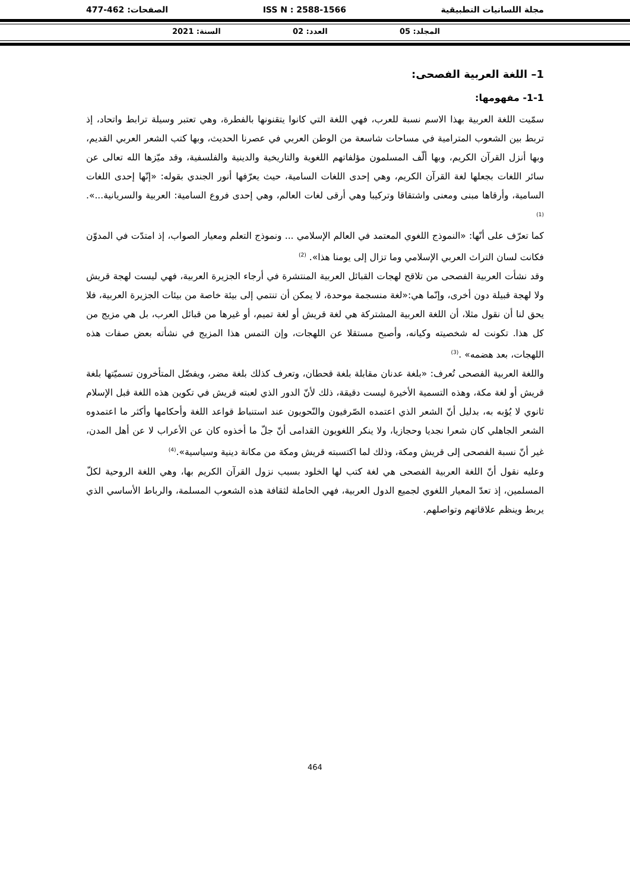مجلة اللسانيات التطبيقية ISS N : 2588-1566 الصفحات: 462-477
المجلد: 05 العدد: 02 السنة: 2021
1– اللغة العربية الفصحى:
1-1- مفهومها:
سمّيت اللغة العربية بهذا الاسم نسبة للعرب، فهي اللغة التي كانوا يتقنونها بالفطرة، وهي تعتبر وسيلة ترابط واتحاد، إذ تربط بين الشعوب المترامية في مساحات شاسعة من الوطن العربي في عصرنا الحديث، وبها كتب الشعر العربي القديم، وبها أنزل القرآن الكريم، وبها ألّف المسلمون مؤلفاتهم اللغوية والتاريخية والدينية والفلسفية، وقد ميّزها الله تعالى عن سائر اللغات بجعلها لغة القرآن الكريم، وهي إحدى اللغات السامية، حيث يعرّفها أنور الجندي بقوله: «إنّها إحدى اللغات السامية، وأرقاها مبنى ومعنى واشتقاقا وتركيبا وهي أرقى لغات العالم، وهي إحدى فروع السامية: العربية والسريانية...».<sup>(1)</sup>
كما تعرّف على أنّها: «النموذج اللغوي المعتمد في العالم الإسلامي ... ونموذج التعلم ومعيار الصواب، إذ امتدّت في المدوّن فكانت لسان التراث العربي الإسلامي وما تزال إلى يومنا هذا». <sup>(2)</sup>
وقد نشأت العربية الفصحى من تلاقح لهجات القبائل العربية المنتشرة في أرجاء الجزيرة العربية، فهي ليست لهجة قريش ولا لهجة قبيلة دون أخرى، وإنّما هي:«لغة منسجمة موحدة، لا يمكن أن تنتمي إلى بيئة خاصة من بيئات الجزيرة العربية، فلا يحق لنا أن نقول مثلا، أن اللغة العربية المشتركة هي لغة قريش أو لغة تميم، أو غيرها من قبائل العرب، بل هي مزيج من كل هذا. تكونت له شخصيته وكيانه، وأصبح مستقلا عن اللهجات، وإن التمس هذا المزيج في نشأته بعض صفات هذه اللهجات، بعد هضمه» .<sup>(3)</sup>
واللغة العربية الفصحى تُعرف: «بلغة عدنان مقابلة بلغة قحطان، وتعرف كذلك بلغة مضر، ويفضّل المتأخرون تسميّتها بلغة قريش أو لغة مكة، وهذه التسمية الأخيرة ليست دقيقة، ذلك لأنّ الدور الذي لعبته قريش في تكوين هذه اللغة قبل الإسلام ثانوي لا يُؤبه به، بدليل أنّ الشعر الذي اعتمده الصّرفيون والنّحويون عند استنباط قواعد اللغة وأحكامها وأكثر ما اعتمدوه الشعر الجاهلي كان شعرا نجديا وحجازيا، ولا ينكر اللغويون القدامى أنّ جلّ ما أخذوه كان عن الأعراب لا عن أهل المدن، غير أنّ نسبة الفصحى إلى قريش ومكة، وذلك لما اكتسبته قريش ومكة من مكانة دينية وسياسية».<sup>(4)</sup>
وعليه نقول أنّ اللغة العربية الفصحى هي لغة كتب لها الخلود بسبب نزول القرآن الكريم بها، وهي اللغة الروحية لكلّ المسلمين، إذ تعدّ المعيار اللغوي لجميع الدول العربية، فهي الحاملة لثقافة هذه الشعوب المسلمة، والرباط الأساسي الذي يربط وينظم علاقاتهم وتواصلهم.
464